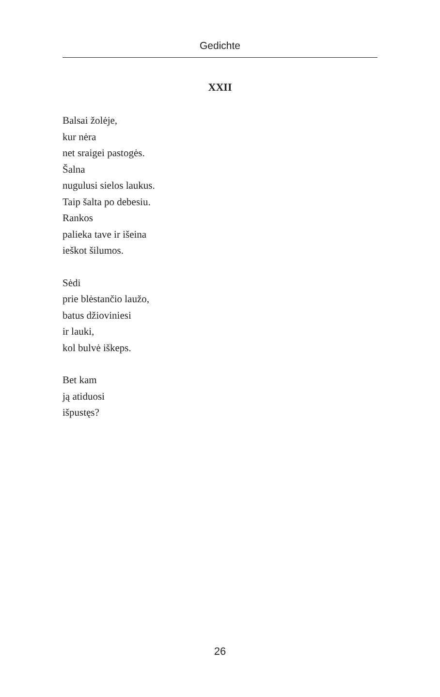Gedichte
XXII
Balsai žolėje,
kur nėra
net sraigei pastogės.
Šalna
nugulusi sielos laukus.
Taip šalta po debesiu.
Rankos
palieka tave ir išeina
ieškot šilumos.
Sėdi
prie blėstančio laužo,
batus džioviniesi
ir lauki,
kol bulvė iškeps.
Bet kam
ją atiduosi
išpustęs?
26